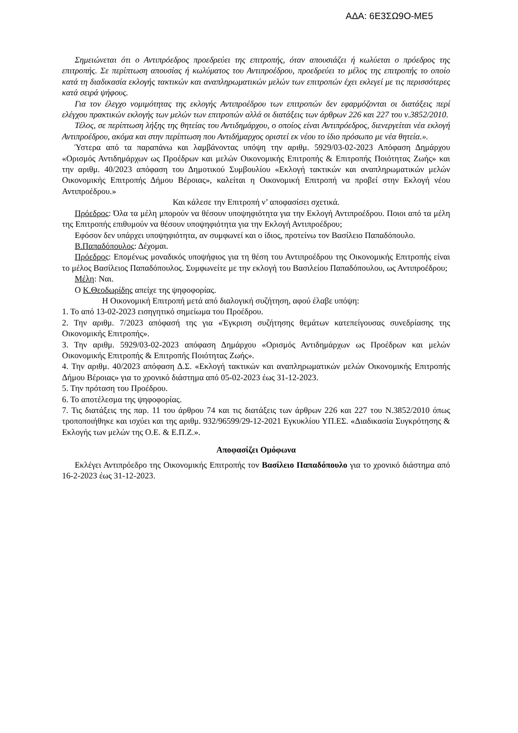ΑΔΑ: 6Ε3ΣΩ9Ο-ΜΕ5
Σημειώνεται ότι ο Αντιπρόεδρος προεδρεύει της επιτροπής, όταν απουσιάζει ή κωλύεται ο πρόεδρος της επιτροπής. Σε περίπτωση απουσίας ή κωλύματος του Αντιπροέδρου, προεδρεύει το μέλος της επιτροπής το οποίο κατά τη διαδικασία εκλογής τακτικών και αναπληρωματικών μελών των επιτροπών έχει εκλεγεί με τις περισσότερες κατά σειρά ψήφους.
Για τον έλεγχο νομιμότητας της εκλογής Αντιπροέδρου των επιτροπών δεν εφαρμόζονται οι διατάξεις περί ελέγχου πρακτικών εκλογής των μελών των επιτροπών αλλά οι διατάξεις των άρθρων 226 και 227 του ν.3852/2010.
Τέλος, σε περίπτωση λήξης της θητείας του Αντιδημάρχου, ο οποίος είναι Αντιπρόεδρος, διενεργείται νέα εκλογή Αντιπροέδρου, ακόμα και στην περίπτωση που Αντιδήμαρχος οριστεί εκ νέου το ίδιο πρόσωπο με νέα θητεία.».
Ύστερα από τα παραπάνω και λαμβάνοντας υπόψη την αριθμ. 5929/03-02-2023 Απόφαση Δημάρχου «Ορισμός Αντιδημάρχων ως Προέδρων και μελών Οικονομικής Επιτροπής & Επιτροπής Ποιότητας Ζωής» και την αριθμ. 40/2023 απόφαση του Δημοτικού Συμβουλίου «Εκλογή τακτικών και αναπληρωματικών μελών Οικονομικής Επιτροπής Δήμου Βέροιας», καλείται η Οικονομική Επιτροπή να προβεί στην Εκλογή νέου Αντιπροέδρου.»
Και κάλεσε την Επιτροπή ν’ αποφασίσει σχετικά.
Πρόεδρος: Όλα τα μέλη μπορούν να θέσουν υποψηφιότητα για την Εκλογή Αντιπροέδρου. Ποιοι από τα μέλη της Επιτροπής επιθυμούν να θέσουν υποψηφιότητα για την Εκλογή Αντιπροέδρου;
Εφόσον δεν υπάρχει υποψηφιότητα, αν συμφωνεί και ο ίδιος, προτείνω τον Βασίλειο Παπαδόπουλο.
Β.Παπαδόπουλος: Δέχομαι.
Πρόεδρος: Επομένως μοναδικός υποψήφιος για τη θέση του Αντιπροέδρου της Οικονομικής Επιτροπής είναι το μέλος Βασίλειος Παπαδόπουλος. Συμφωνείτε με την εκλογή του Βασιλείου Παπαδόπουλου, ως Αντιπροέδρου;
Μέλη: Ναι.
Ο Κ.Θεοδωρίδης απείχε της ψηφοφορίας.
Η Οικονομική Επιτροπή μετά από διαλογική συζήτηση, αφού έλαβε υπόψη:
1. Το από 13-02-2023 εισηγητικό σημείωμα του Προέδρου.
2. Την αριθμ. 7/2023 απόφασή της για «Έγκριση συζήτησης θεμάτων κατεπείγουσας συνεδρίασης της Οικονομικής Επιτροπής».
3. Την αριθμ. 5929/03-02-2023 απόφαση Δημάρχου «Ορισμός Αντιδημάρχων ως Προέδρων και μελών Οικονομικής Επιτροπής & Επιτροπής Ποιότητας Ζωής».
4. Την αριθμ. 40/2023 απόφαση Δ.Σ. «Εκλογή τακτικών και αναπληρωματικών μελών Οικονομικής Επιτροπής Δήμου Βέροιας» για το χρονικό διάστημα από 05-02-2023 έως 31-12-2023.
5. Την πρόταση του Προέδρου.
6. Το αποτέλεσμα της ψηφοφορίας.
7. Τις διατάξεις της παρ. 11 του άρθρου 74 και τις διατάξεις των άρθρων 226 και 227 του Ν.3852/2010 όπως τροποποιήθηκε και ισχύει και της αριθμ. 932/96599/29-12-2021 Εγκυκλίου ΥΠ.ΕΣ. «Διαδικασία Συγκρότησης & Εκλογής των μελών της Ο.Ε. & Ε.Π.Ζ.».
Αποφασίζει Ομόφωνα
Εκλέγει Αντιπρόεδρο της Οικονομικής Επιτροπής τον Βασίλειο Παπαδόπουλο για το χρονικό διάστημα από 16-2-2023 έως 31-12-2023.